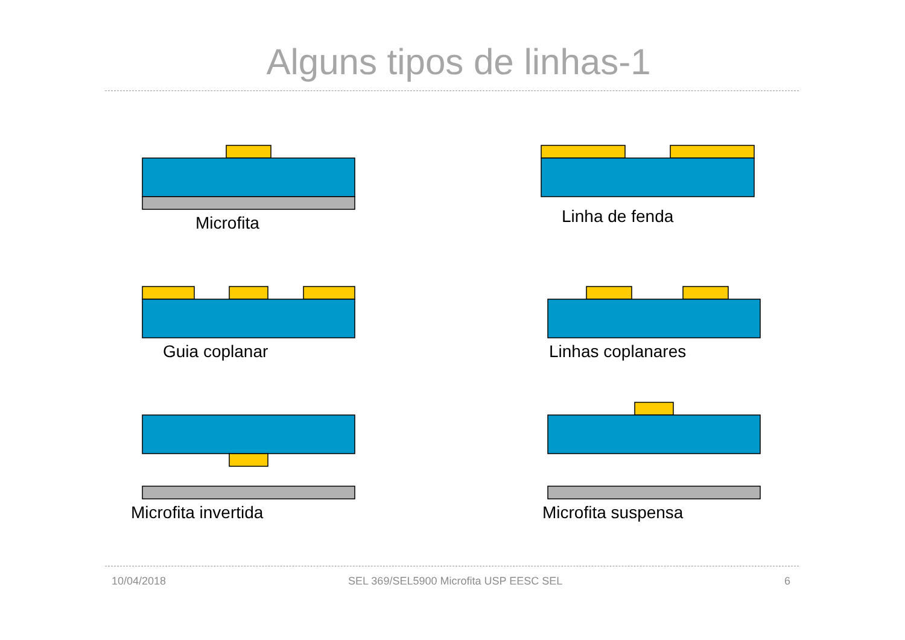Alguns tipos de linhas-1
Microfita Linha de fenda
Guia coplanar Linhas coplanares
Microfita invertida Microfita suspensa
10/04/2018
SEL 369/SEL5900 Microfita USP EESC SEL
6